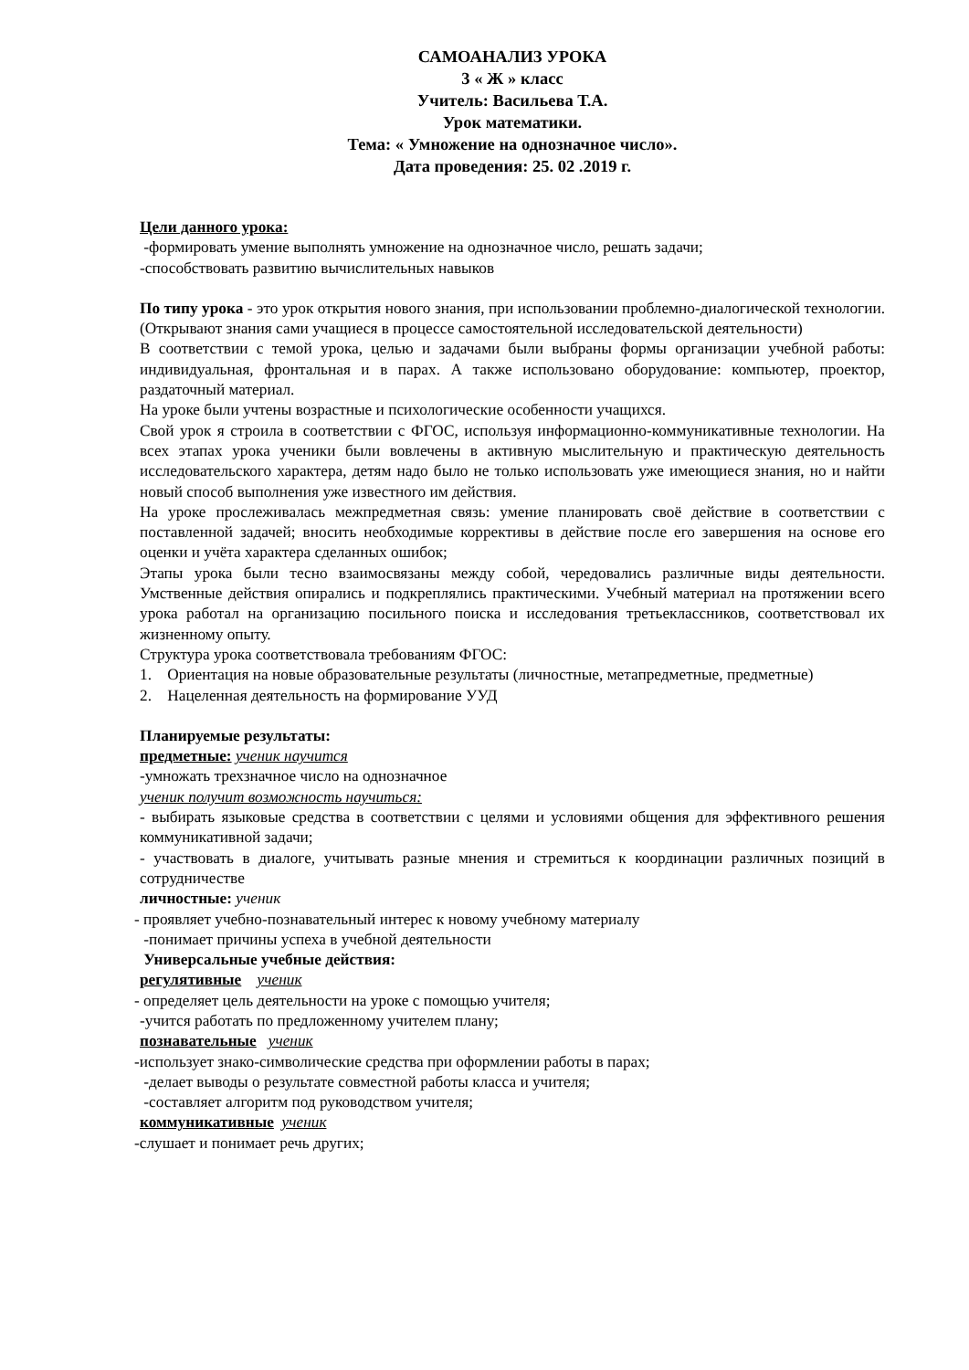САМОАНАЛИЗ УРОКА
3 « Ж » класс
Учитель: Васильева Т.А.
Урок математики.
Тема: « Умножение на однозначное число».
Дата проведения: 25. 02 .2019 г.
Цели данного урока:
-формировать умение выполнять умножение на однозначное число, решать задачи;
-способствовать развитию вычислительных навыков
По типу урока - это урок открытия нового знания, при использовании проблемно-диалогической технологии. (Открывают знания сами учащиеся в процессе самостоятельной исследовательской деятельности)
В соответствии с темой урока, целью и задачами были выбраны формы организации учебной работы: индивидуальная, фронтальная и в парах. А также использовано оборудование: компьютер, проектор, раздаточный материал.
На уроке были учтены возрастные и психологические особенности учащихся.
Свой урок я строила в соответствии с ФГОС, используя информационно-коммуникативные технологии. На всех этапах урока ученики были вовлечены в активную мыслительную и практическую деятельность исследовательского характера, детям надо было не только использовать уже имеющиеся знания, но и найти новый способ выполнения уже известного им действия.
На уроке прослеживалась межпредметная связь: умение планировать своё действие в соответствии с поставленной задачей; вносить необходимые коррективы в действие после его завершения на основе его оценки и учёта характера сделанных ошибок;
Этапы урока были тесно взаимосвязаны между собой, чередовались различные виды деятельности. Умственные действия опирались и подкреплялись практическими. Учебный материал на протяжении всего урока работал на организацию посильного поиска и исследования третьеклассников, соответствовал их жизненному опыту.
Структура урока соответствовала требованиям ФГОС:
1. Ориентация на новые образовательные результаты (личностные, метапредметные, предметные)
2. Нацеленная деятельность на формирование УУД
Планируемые результаты:
предметные: ученик научится
-умножать трехзначное число на однозначное
ученик получит возможность научиться:
- выбирать языковые средства в соответствии с целями и условиями общения для эффективного решения коммуникативной задачи;
- участвовать в диалоге, учитывать разные мнения и стремиться к координации различных позиций в сотрудничестве
личностные: ученик
- проявляет учебно-познавательный интерес к новому учебному материалу
-понимает причины успеха в учебной деятельности
Универсальные учебные действия:
регулятивные ученик
- определяет цель деятельности на уроке с помощью учителя;
-учится работать по предложенному учителем плану;
познавательные ученик
-использует знако-символические средства при оформлении работы в парах;
-делает выводы о результате совместной работы класса и учителя;
-составляет алгоритм под руководством учителя;
коммуникативные ученик
-слушает и понимает речь других;